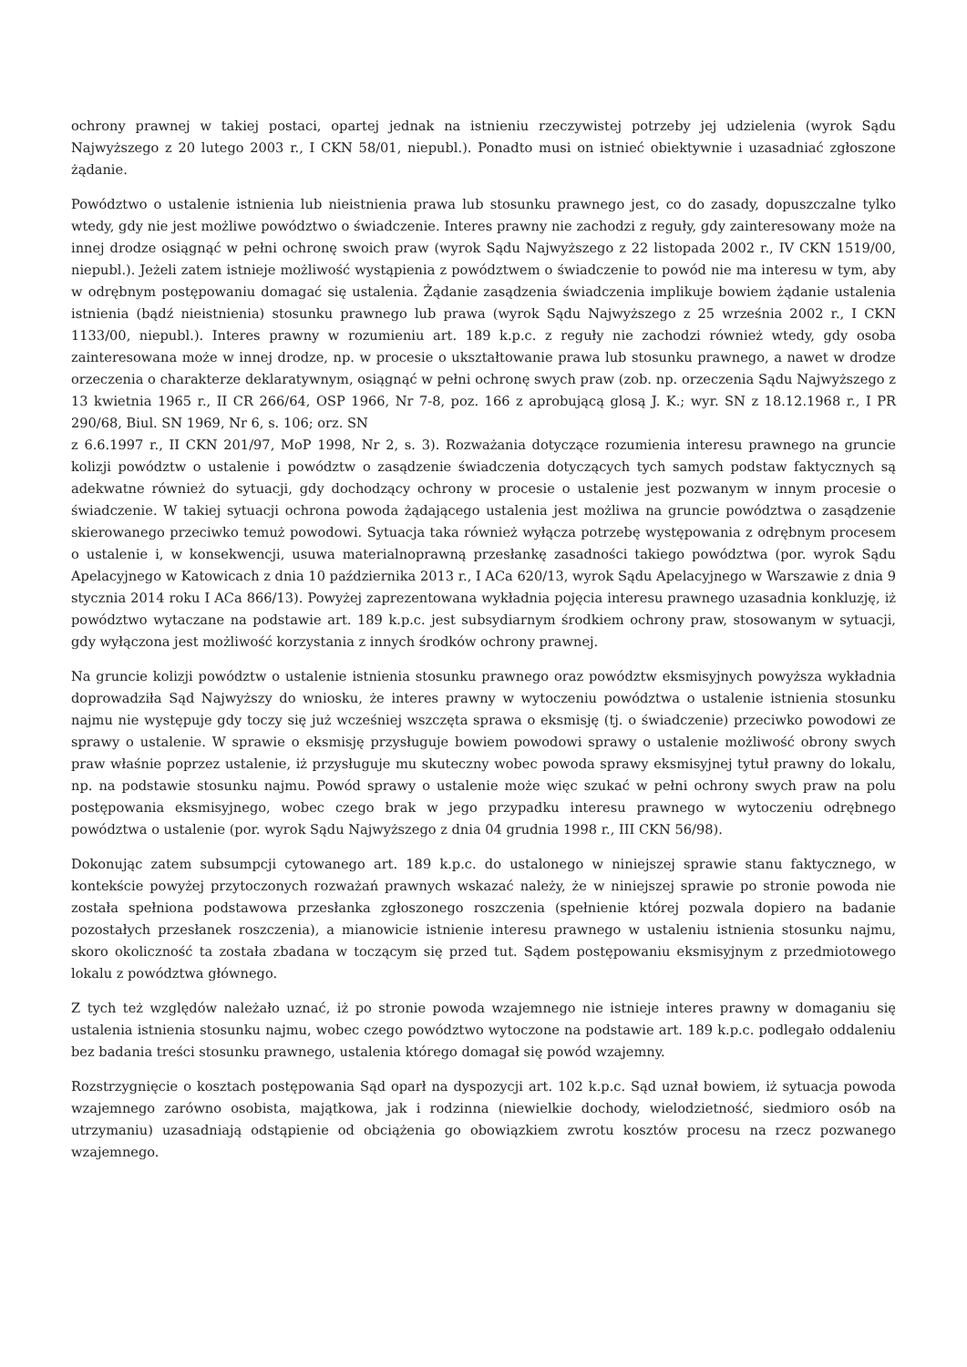ochrony prawnej w takiej postaci, opartej jednak na istnieniu rzeczywistej potrzeby jej udzielenia (wyrok Sądu Najwyższego z 20 lutego 2003 r., I CKN 58/01, niepubl.). Ponadto musi on istnieć obiektywnie i uzasadniać zgłoszone żądanie.
Powództwo o ustalenie istnienia lub nieistnienia prawa lub stosunku prawnego jest, co do zasady, dopuszczalne tylko wtedy, gdy nie jest możliwe powództwo o świadczenie. Interes prawny nie zachodzi z reguły, gdy zainteresowany może na innej drodze osiągnąć w pełni ochronę swoich praw (wyrok Sądu Najwyższego z 22 listopada 2002 r., IV CKN 1519/00, niepubl.). Jeżeli zatem istnieje możliwość wystąpienia z powództwem o świadczenie to powód nie ma interesu w tym, aby w odrębnym postępowaniu domagać się ustalenia. Żądanie zasądzenia świadczenia implikuje bowiem żądanie ustalenia istnienia (bądź nieistnienia) stosunku prawnego lub prawa (wyrok Sądu Najwyższego z 25 września 2002 r., I CKN 1133/00, niepubl.). Interes prawny w rozumieniu art. 189 k.p.c. z reguły nie zachodzi również wtedy, gdy osoba zainteresowana może w innej drodze, np. w procesie o ukształtowanie prawa lub stosunku prawnego, a nawet w drodze orzeczenia o charakterze deklaratywnym, osiągnąć w pełni ochronę swych praw (zob. np. orzeczenia Sądu Najwyższego z 13 kwietnia 1965 r., II CR 266/64, OSP 1966, Nr 7-8, poz. 166 z aprobującą glosą J. K.; wyr. SN z 18.12.1968 r., I PR 290/68, Biul. SN 1969, Nr 6, s. 106; orz. SN
z 6.6.1997 r., II CKN 201/97, MoP 1998, Nr 2, s. 3). Rozważania dotyczące rozumienia interesu prawnego na gruncie kolizji powództw o ustalenie i powództw o zasądzenie świadczenia dotyczących tych samych podstaw faktycznych są adekwatne również do sytuacji, gdy dochodzący ochrony w procesie o ustalenie jest pozwanym w innym procesie o świadczenie. W takiej sytuacji ochrona powoda żądającego ustalenia jest możliwa na gruncie powództwa o zasądzenie skierowanego przeciwko temuż powodowi. Sytuacja taka również wyłącza potrzebę występowania z odrębnym procesem o ustalenie i, w konsekwencji, usuwa materialnoprawną przesłankę zasadności takiego powództwa (por. wyrok Sądu Apelacyjnego w Katowicach z dnia 10 października 2013 r., I ACa 620/13, wyrok Sądu Apelacyjnego w Warszawie z dnia 9 stycznia 2014 roku I ACa 866/13). Powyżej zaprezentowana wykładnia pojęcia interesu prawnego uzasadnia konkluzję, iż powództwo wytaczane na podstawie art. 189 k.p.c. jest subsydiarnym środkiem ochrony praw, stosowanym w sytuacji, gdy wyłączona jest możliwość korzystania z innych środków ochrony prawnej.
Na gruncie kolizji powództw o ustalenie istnienia stosunku prawnego oraz powództw eksmisyjnych powyższa wykładnia doprowadziła Sąd Najwyższy do wniosku, że interes prawny w wytoczeniu powództwa o ustalenie istnienia stosunku najmu nie występuje gdy toczy się już wcześniej wszczęta sprawa o eksmisję (tj. o świadczenie) przeciwko powodowi ze sprawy o ustalenie. W sprawie o eksmisję przysługuje bowiem powodowi sprawy o ustalenie możliwość obrony swych praw właśnie poprzez ustalenie, iż przysługuje mu skuteczny wobec powoda sprawy eksmisyjnej tytuł prawny do lokalu, np. na podstawie stosunku najmu. Powód sprawy o ustalenie może więc szukać w pełni ochrony swych praw na polu postępowania eksmisyjnego, wobec czego brak w jego przypadku interesu prawnego w wytoczeniu odrębnego powództwa o ustalenie (por. wyrok Sądu Najwyższego z dnia 04 grudnia 1998 r., III CKN 56/98).
Dokonując zatem subsumpcji cytowanego art. 189 k.p.c. do ustalonego w niniejszej sprawie stanu faktycznego, w kontekście powyżej przytoczonych rozważań prawnych wskazać należy, że w niniejszej sprawie po stronie powoda nie została spełniona podstawowa przesłanka zgłoszonego roszczenia (spełnienie której pozwala dopiero na badanie pozostałych przesłanek roszczenia), a mianowicie istnienie interesu prawnego w ustaleniu istnienia stosunku najmu, skoro okoliczność ta została zbadana w toczącym się przed tut. Sądem postępowaniu eksmisyjnym z przedmiotowego lokalu z powództwa głównego.
Z tych też względów należało uznać, iż po stronie powoda wzajemnego nie istnieje interes prawny w domaganiu się ustalenia istnienia stosunku najmu, wobec czego powództwo wytoczone na podstawie art. 189 k.p.c. podlegało oddaleniu bez badania treści stosunku prawnego, ustalenia którego domagał się powód wzajemny.
Rozstrzygnięcie o kosztach postępowania Sąd oparł na dyspozycji art. 102 k.p.c. Sąd uznał bowiem, iż sytuacja powoda wzajemnego zarówno osobista, majątkowa, jak i rodzinna (niewielkie dochody, wielodzietność, siedmioro osób na utrzymaniu) uzasadniają odstąpienie od obciążenia go obowiązkiem zwrotu kosztów procesu na rzecz pozwanego wzajemnego.